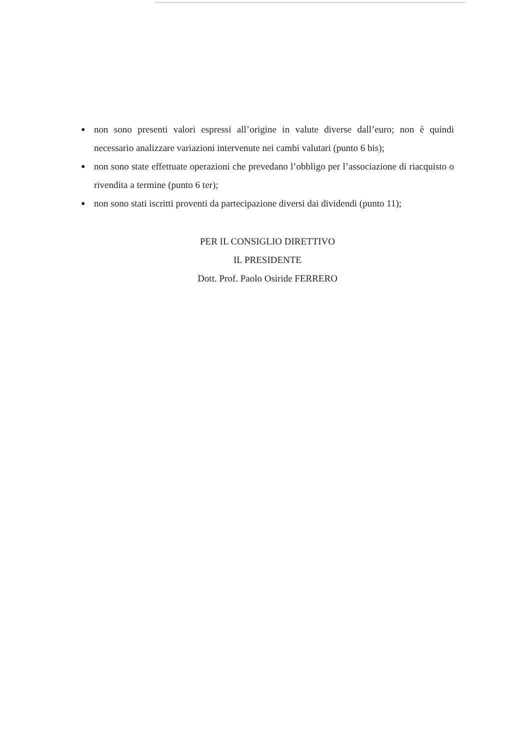● non sono presenti valori espressi all’origine in valute diverse dall’euro; non è quindi necessario analizzare variazioni intervenute nei cambi valutari (punto 6 bis);
● non sono state effettuate operazioni che prevedano l’obbligo per l’associazione di riacquisto o rivendita a termine (punto 6 ter);
● non sono stati iscritti proventi da partecipazione diversi dai dividendi (punto 11);
PER IL CONSIGLIO DIRETTIVO
IL PRESIDENTE
Dott. Prof. Paolo Osiride FERRERO